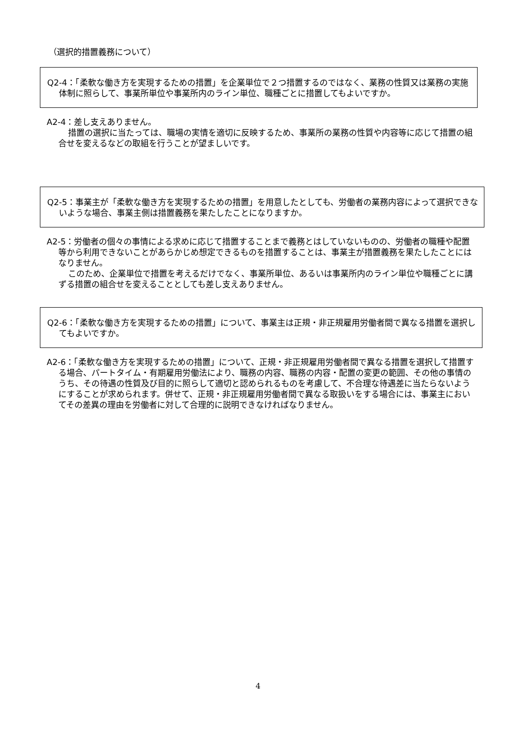（選択的措置義務について）
Q2-4：「柔軟な働き方を実現するための措置」を企業単位で２つ措置するのではなく、業務の性質又は業務の実施体制に照らして、事業所単位や事業所内のライン単位、職種ごとに措置してもよいですか。
A2-4：差し支えありません。
措置の選択に当たっては、職場の実情を適切に反映するため、事業所の業務の性質や内容等に応じて措置の組合せを変えるなどの取組を行うことが望ましいです。
Q2-5：事業主が「柔軟な働き方を実現するための措置」を用意したとしても、労働者の業務内容によって選択できないような場合、事業主側は措置義務を果たしたことになりますか。
A2-5：労働者の個々の事情による求めに応じて措置することまで義務とはしていないものの、労働者の職種や配置等から利用できないことがあらかじめ想定できるものを措置することは、事業主が措置義務を果たしたことにはなりません。
このため、企業単位で措置を考えるだけでなく、事業所単位、あるいは事業所内のライン単位や職種ごとに講ずる措置の組合せを変えることとしても差し支えありません。
Q2-6：「柔軟な働き方を実現するための措置」について、事業主は正規・非正規雇用労働者間で異なる措置を選択してもよいですか。
A2-6：「柔軟な働き方を実現するための措置」について、正規・非正規雇用労働者間で異なる措置を選択して措置する場合、パートタイム・有期雇用労働法により、職務の内容、職務の内容・配置の変更の範囲、その他の事情のうち、その待遇の性質及び目的に照らして適切と認められるものを考慮して、不合理な待遇差に当たらないようにすることが求められます。併せて、正規・非正規雇用労働者間で異なる取扱いをする場合には、事業主においてその差異の理由を労働者に対して合理的に説明できなければなりません。
4